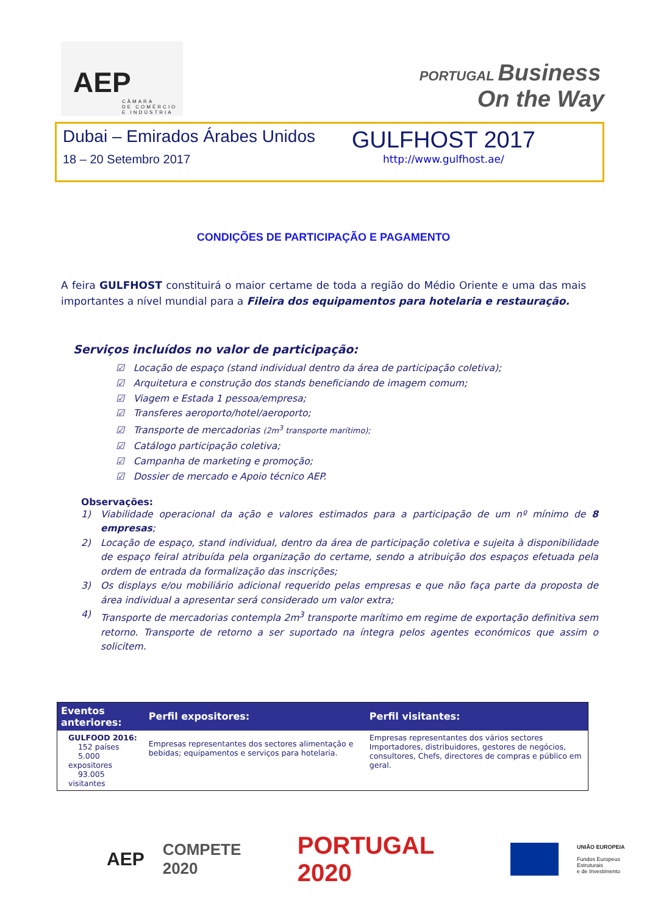AEP
CÂMARA
DE COMÉRCIO
E INDÚSTRIA
PORTUGAL Business
On the Way
Dubai – Emirados Árabes Unidos
18 – 20 Setembro 2017
GULFHOST 2017
http://www.gulfhost.ae/
CONDIÇÕES DE PARTICIPAÇÃO E PAGAMENTO
A feira GULFHOST constituirá o maior certame de toda a região do Médio Oriente e uma das mais importantes a nível mundial para a Fileira dos equipamentos para hotelaria e restauração.
Serviços incluídos no valor de participação:
☑ Locação de espaço (stand individual dentro da área de participação coletiva);
☑ Arquitetura e construção dos stands beneficiando de imagem comum;
☑ Viagem e Estada 1 pessoa/empresa;
☑ Transferes aeroporto/hotel/aeroporto;
☑ Transporte de mercadorias (2m<sup>3</sup> transporte marítimo);
☑ Catálogo participação coletiva;
☑ Campanha de marketing e promoção;
☑ Dossier de mercado e Apoio técnico AEP.
Observações:
1) Viabilidade operacional da ação e valores estimados para a participação de um nº mínimo de 8 empresas;
2) Locação de espaço, stand individual, dentro da área de participação coletiva e sujeita à disponibilidade de espaço feiral atribuída pela organização do certame, sendo a atribuição dos espaços efetuada pela ordem de entrada da formalização das inscrições;
3) Os displays e/ou mobiliário adicional requerido pelas empresas e que não faça parte da proposta de área individual a apresentar será considerado um valor extra;
4) Transporte de mercadorias contempla 2m<sup>3</sup> transporte marítimo em regime de exportação definitiva sem retorno. Transporte de retorno a ser suportado na íntegra pelos agentes económicos que assim o solicitem.
| Eventos anteriores: | Perfil expositores: | Perfil visitantes: |
| --- | --- | --- |
| GULFOOD 2016: 152 países 5.000 expositores 93.005 visitantes | Empresas representantes dos sectores alimentação e bebidas; equipamentos e serviços para hotelaria. | Empresas representantes dos vários sectores Importadores, distribuidores, gestores de negócios, consultores, Chefs, directores de compras e público em geral. |
AEP COMPETE 2020 PORTUGAL 2020
UNIÃO EUROPEIA
Fundos Europeus Estruturais
e de Investimento